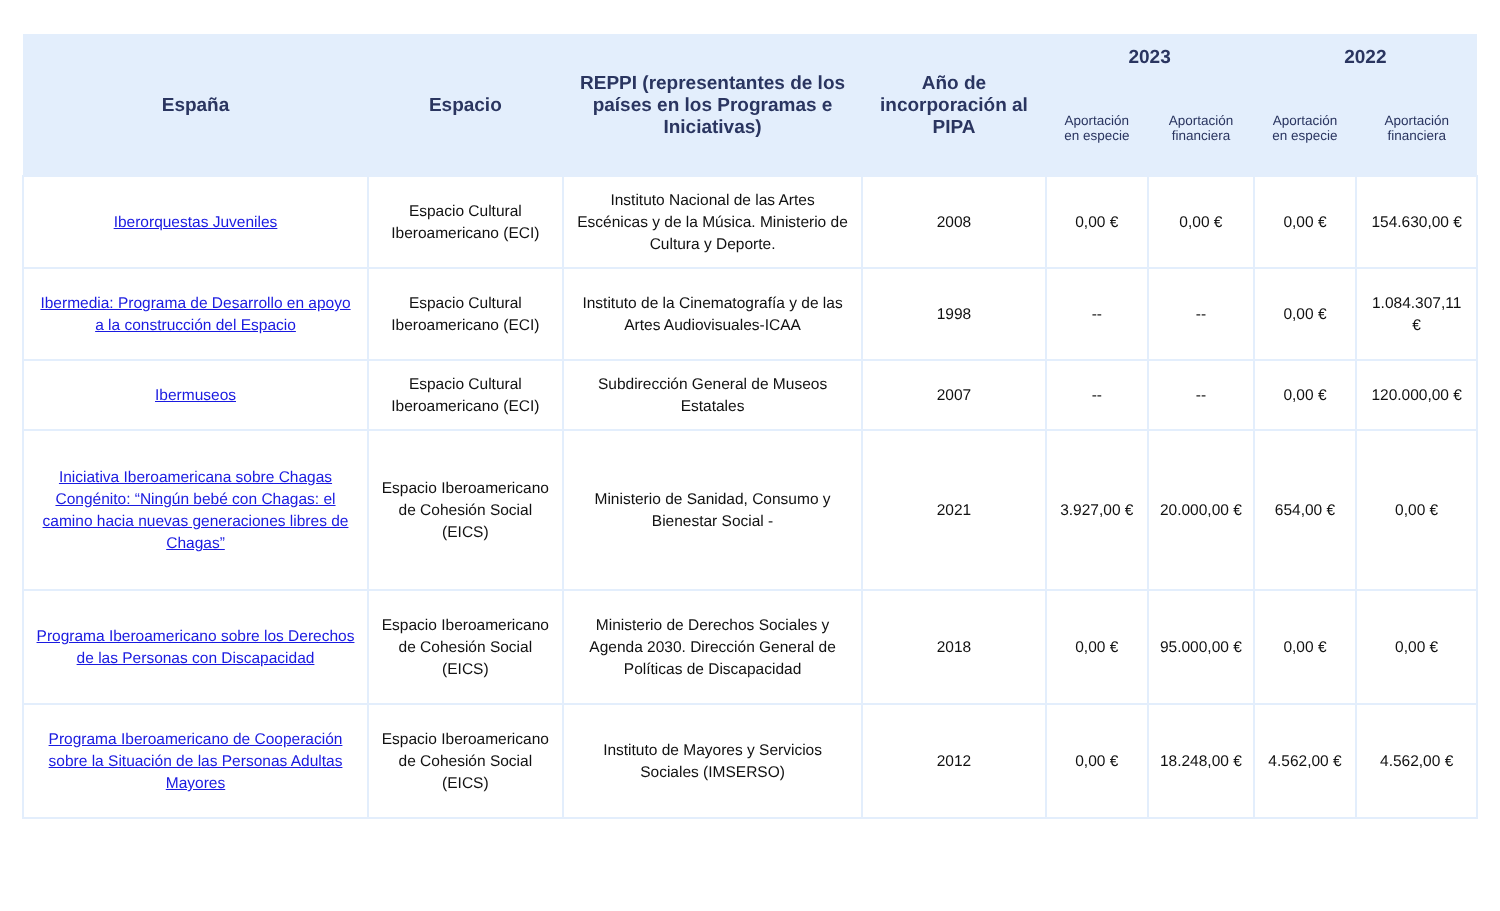| España | Espacio | REPPI (representantes de los países en los Programas e Iniciativas) | Año de incorporación al PIPA | 2023 | | 2022 | |
| --- | --- | --- | --- | --- | --- | --- | --- |
| | | | | Aportación en especie | Aportación financiera | Aportación en especie | Aportación financiera |
| Iberorquestas Juveniles | Espacio Cultural Iberoamericano (ECI) | Instituto Nacional de las Artes Escénicas y de la Música. Ministerio de Cultura y Deporte. | 2008 | 0,00 € | 0,00 € | 0,00 € | 154.630,00 € |
| Ibermedia: Programa de Desarrollo en apoyo a la construcción del Espacio | Espacio Cultural Iberoamericano (ECI) | Instituto de la Cinematografía y de las Artes Audiovisuales-ICAA | 1998 | -- | -- | 0,00 € | 1.084.307,11 € |
| Ibermuseos | Espacio Cultural Iberoamericano (ECI) | Subdirección General de Museos Estatales | 2007 | -- | -- | 0,00 € | 120.000,00 € |
| Iniciativa Iberoamericana sobre Chagas Congénito: “Ningún bebé con Chagas: el camino hacia nuevas generaciones libres de Chagas” | Espacio Iberoamericano de Cohesión Social (EICS) | Ministerio de Sanidad, Consumo y Bienestar Social - | 2021 | 3.927,00 € | 20.000,00 € | 654,00 € | 0,00 € |
| Programa Iberoamericano sobre los Derechos de las Personas con Discapacidad | Espacio Iberoamericano de Cohesión Social (EICS) | Ministerio de Derechos Sociales y Agenda 2030. Dirección General de Políticas de Discapacidad | 2018 | 0,00 € | 95.000,00 € | 0,00 € | 0,00 € |
| Programa Iberoamericano de Cooperación sobre la Situación de las Personas Adultas Mayores | Espacio Iberoamericano de Cohesión Social (EICS) | Instituto de Mayores y Servicios Sociales (IMSERSO) | 2012 | 0,00 € | 18.248,00 € | 4.562,00 € | 4.562,00 € |